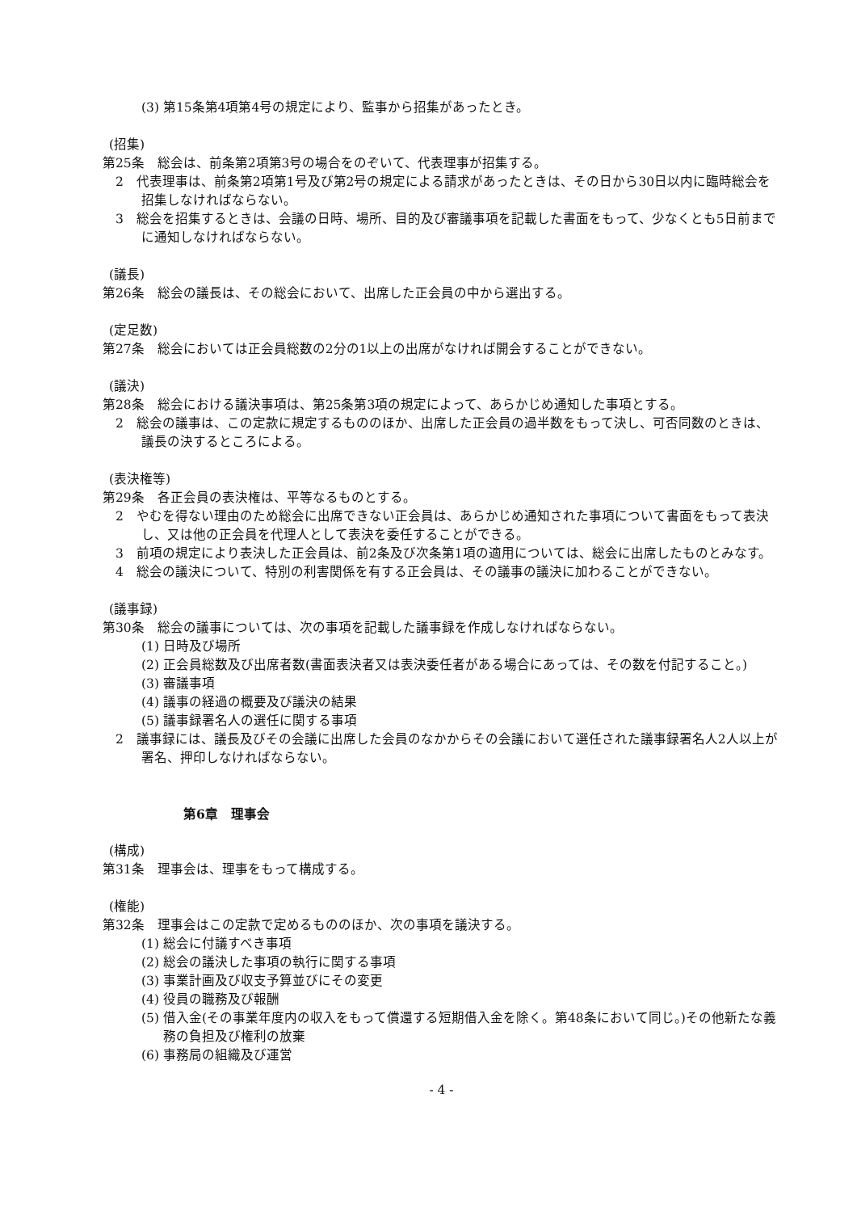(3) 第15条第4項第4号の規定により、監事から招集があったとき。
(招集)
第25条　総会は、前条第2項第3号の場合をのぞいて、代表理事が招集する。
2　代表理事は、前条第2項第1号及び第2号の規定による請求があったときは、その日から30日以内に臨時総会を招集しなければならない。
3　総会を招集するときは、会議の日時、場所、目的及び審議事項を記載した書面をもって、少なくとも5日前までに通知しなければならない。
(議長)
第26条　総会の議長は、その総会において、出席した正会員の中から選出する。
(定足数)
第27条　総会においては正会員総数の2分の1以上の出席がなければ開会することができない。
(議決)
第28条　総会における議決事項は、第25条第3項の規定によって、あらかじめ通知した事項とする。
2　総会の議事は、この定款に規定するもののほか、出席した正会員の過半数をもって決し、可否同数のときは、議長の決するところによる。
(表決権等)
第29条　各正会員の表決権は、平等なるものとする。
2　やむを得ない理由のため総会に出席できない正会員は、あらかじめ通知された事項について書面をもって表決し、又は他の正会員を代理人として表決を委任することができる。
3　前項の規定により表決した正会員は、前2条及び次条第1項の適用については、総会に出席したものとみなす。
4　総会の議決について、特別の利害関係を有する正会員は、その議事の議決に加わることができない。
(議事録)
第30条　総会の議事については、次の事項を記載した議事録を作成しなければならない。
(1) 日時及び場所
(2) 正会員総数及び出席者数(書面表決者又は表決委任者がある場合にあっては、その数を付記すること。)
(3) 審議事項
(4) 議事の経過の概要及び議決の結果
(5) 議事録署名人の選任に関する事項
2　議事録には、議長及びその会議に出席した会員のなかからその会議において選任された議事録署名人2人以上が署名、押印しなければならない。
第6章　理事会
(構成)
第31条　理事会は、理事をもって構成する。
(権能)
第32条　理事会はこの定款で定めるもののほか、次の事項を議決する。
(1) 総会に付議すべき事項
(2) 総会の議決した事項の執行に関する事項
(3) 事業計画及び収支予算並びにその変更
(4) 役員の職務及び報酬
(5) 借入金(その事業年度内の収入をもって償還する短期借入金を除く。第48条において同じ。)その他新たな義務の負担及び権利の放棄
(6) 事務局の組織及び運営
- 4 -